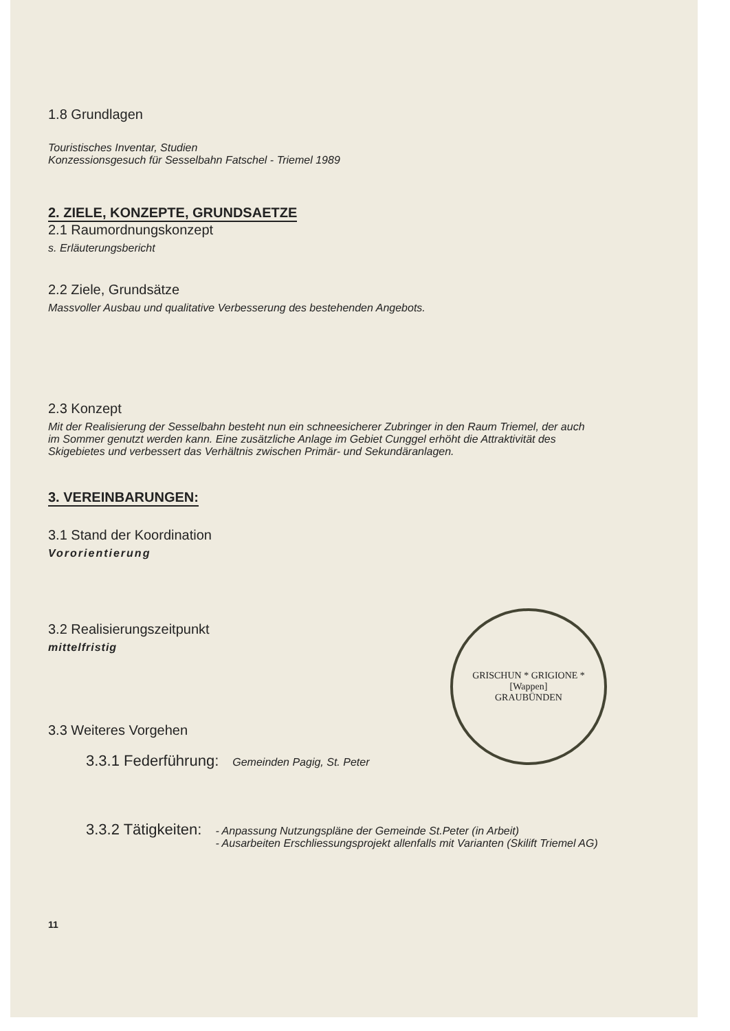1.8 Grundlagen
Touristisches Inventar, Studien
Konzessionsgesuch für Sesselbahn Fatschel - Triemel 1989
2. ZIELE, KONZEPTE, GRUNDSAETZE
2.1 Raumordnungskonzept
s. Erläuterungsbericht
2.2 Ziele, Grundsätze
Massvoller Ausbau und qualitative Verbesserung des bestehenden Angebots.
2.3 Konzept
Mit der Realisierung der Sesselbahn besteht nun ein schneesicherer Zubringer in den Raum Triemel, der auch im Sommer genutzt werden kann. Eine zusätzliche Anlage im Gebiet Cunggel erhöht die Attraktivität des Skigebietes und verbessert das Verhältnis zwischen Primär- und Sekundäranlagen.
3. VEREINBARUNGEN:
3.1 Stand der Koordination
Vororientierung
3.2 Realisierungszeitpunkt
mittelfristig
3.3 Weiteres Vorgehen
3.3.1 Federführung:
Gemeinden Pagig, St. Peter
3.3.2 Tätigkeiten:
- Anpassung Nutzungspläne der Gemeinde St.Peter (in Arbeit)
- Ausarbeiten Erschliessungsprojekt allenfalls mit Varianten (Skilift Triemel AG)
11
GRISCHUN * GRIGIONE *
[Wappen]
GRAUBÜNDEN